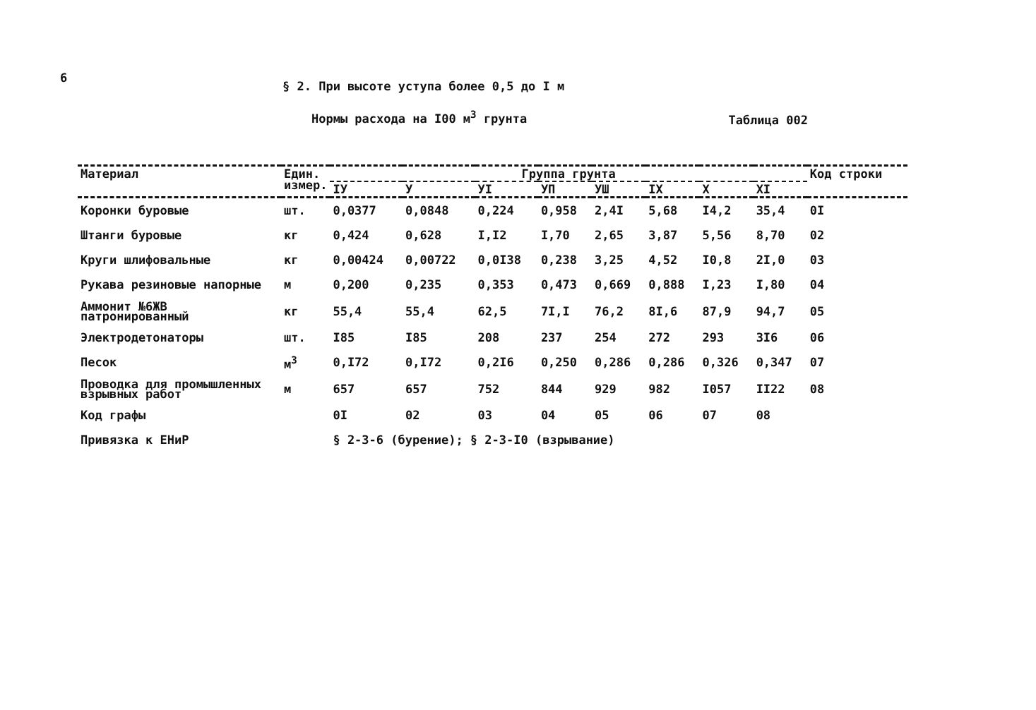6
§ 2. При высоте уступа более 0,5 до I м
Нормы расхода на I00 м<sup>3</sup> грунта
Таблица 002
| Материал | Един. измер. | Группа грунта | | | | | | | | Код строки |
| --- | --- | --- | --- | --- | --- | --- | --- | --- | --- | --- |
| | | IУ | У | УI | УП | УШ | IX | X | XI | |
| Коронки буровые | шт. | 0,0377 | 0,0848 | 0,224 | 0,958 | 2,4I | 5,68 | I4,2 | 35,4 | 0I |
| Штанги буровые | кг | 0,424 | 0,628 | I,I2 | I,70 | 2,65 | 3,87 | 5,56 | 8,70 | 02 |
| Круги шлифовальные | кг | 0,00424 | 0,00722 | 0,0I38 | 0,238 | 3,25 | 4,52 | I0,8 | 2I,0 | 03 |
| Рукава резиновые напорные | м | 0,200 | 0,235 | 0,353 | 0,473 | 0,669 | 0,888 | I,23 | I,80 | 04 |
| Аммонит №6ЖВ патронированный | кг | 55,4 | 55,4 | 62,5 | 7I,I | 76,2 | 8I,6 | 87,9 | 94,7 | 05 |
| Электродетонаторы | шт. | I85 | I85 | 208 | 237 | 254 | 272 | 293 | 3I6 | 06 |
| Песок | м<sup>3</sup> | 0,I72 | 0,I72 | 0,2I6 | 0,250 | 0,286 | 0,286 | 0,326 | 0,347 | 07 |
| Проводка для промышленных взрывных работ | м | 657 | 657 | 752 | 844 | 929 | 982 | I057 | II22 | 08 |
| Код графы | | 0I | 02 | 03 | 04 | 05 | 06 | 07 | 08 | |
| Привязка к ЕНиР | | § 2-3-6 (бурение); § 2-3-I0 (взрывание) | | | | | | | | |